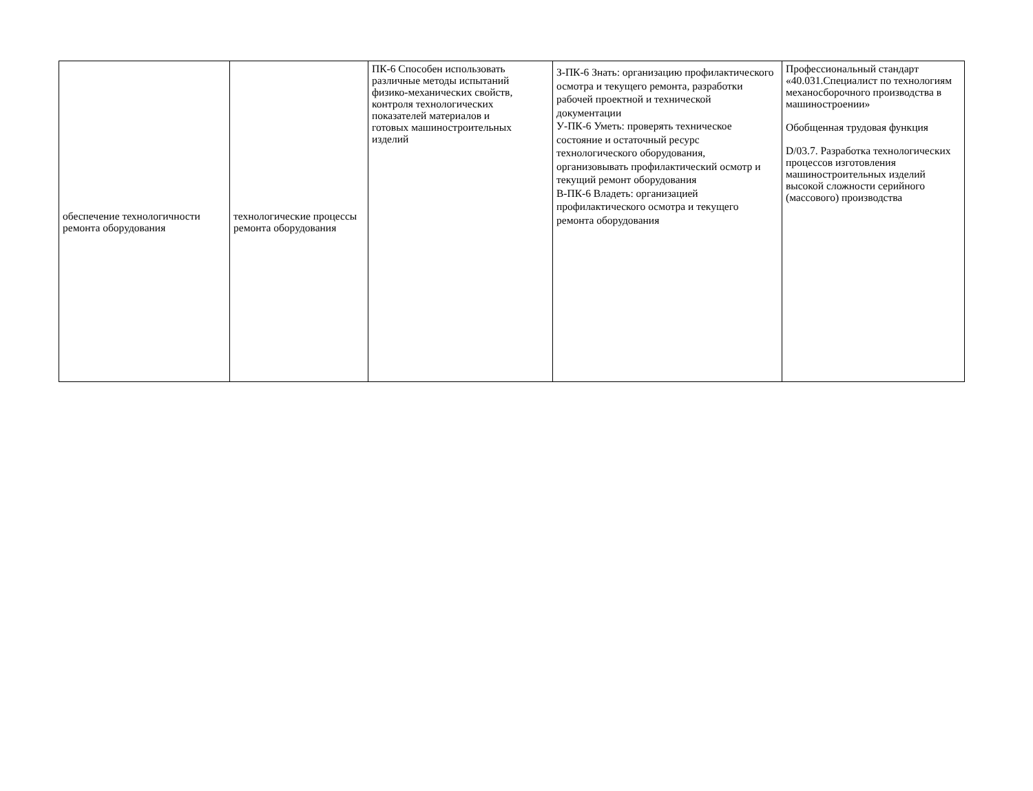| обеспечение технологичности ремонта оборудования | технологические процессы ремонта оборудования | ПК-6 Способен использовать различные методы испытаний физико-механических свойств, контроля технологических показателей материалов и готовых машиностроительных изделий | З-ПК-6 Знать: организацию профилактического осмотра и текущего ремонта, разработки рабочей проектной и технической документации У-ПК-6 Уметь: проверять техническое состояние и остаточный ресурс технологического оборудования, организовывать профилактический осмотр и текущий ремонт оборудования В-ПК-6 Владеть: организацией профилактического осмотра и текущего ремонта оборудования | Профессиональный стандарт «40.031.Специалист по технологиям механосборочного производства в машиностроении» Обобщенная трудовая функция D/03.7. Разработка технологических процессов изготовления машиностроительных изделий высокой сложности серийного (массового) производства |